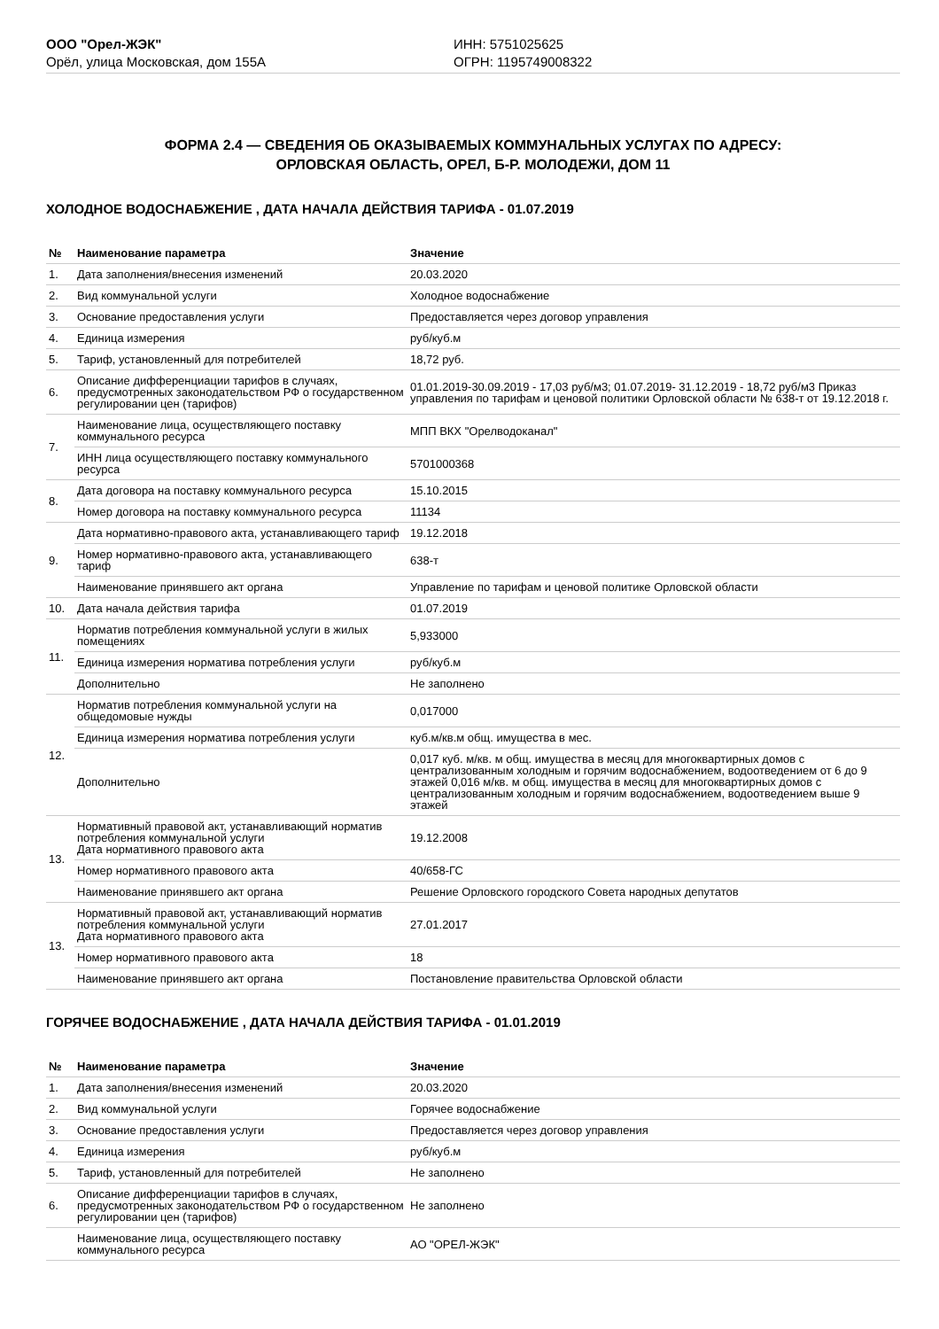ООО "Орел-ЖЭК"
Орёл, улица Московская, дом 155А
ИНН: 5751025625
ОГРН: 1195749008322
ФОРМА 2.4 — СВЕДЕНИЯ ОБ ОКАЗЫВАЕМЫХ КОММУНАЛЬНЫХ УСЛУГАХ ПО АДРЕСУ:
ОРЛОВСКАЯ ОБЛАСТЬ, ОРЕЛ, Б-Р. МОЛОДЕЖИ, ДОМ 11
ХОЛОДНОЕ ВОДОСНАБЖЕНИЕ , ДАТА НАЧАЛА ДЕЙСТВИЯ ТАРИФА - 01.07.2019
| № | Наименование параметра | Значение |
| --- | --- | --- |
| 1. | Дата заполнения/внесения изменений | 20.03.2020 |
| 2. | Вид коммунальной услуги | Холодное водоснабжение |
| 3. | Основание предоставления услуги | Предоставляется через договор управления |
| 4. | Единица измерения | руб/куб.м |
| 5. | Тариф, установленный для потребителей | 18,72 руб. |
| 6. | Описание дифференциации тарифов в случаях, предусмотренных законодательством РФ о государственном регулировании цен (тарифов) | 01.01.2019-30.09.2019 - 17,03 руб/м3; 01.07.2019- 31.12.2019 - 18,72 руб/м3 Приказ управления по тарифам и ценовой политики Орловской области № 638-т от 19.12.2018 г. |
| 7. | Наименование лица, осуществляющего поставку коммунального ресурса | МПП ВКХ "Орелводоканал" |
| | ИНН лица осуществляющего поставку коммунального ресурса | 5701000368 |
| 8. | Дата договора на поставку коммунального ресурса | 15.10.2015 |
| | Номер договора на поставку коммунального ресурса | 11134 |
| 9. | Дата нормативно-правового акта, устанавливающего тариф | 19.12.2018 |
| | Номер нормативно-правового акта, устанавливающего тариф | 638-т |
| | Наименование принявшего акт органа | Управление по тарифам и ценовой политике Орловской области |
| 10. | Дата начала действия тарифа | 01.07.2019 |
| 11. | Норматив потребления коммунальной услуги в жилых помещениях | 5,933000 |
| | Единица измерения норматива потребления услуги | руб/куб.м |
| | Дополнительно | Не заполнено |
| 12. | Норматив потребления коммунальной услуги на общедомовые нужды | 0,017000 |
| | Единица измерения норматива потребления услуги | куб.м/кв.м общ. имущества в мес. |
| | Дополнительно | 0,017 куб. м/кв. м общ. имущества в месяц для многоквартирных домов с централизованным холодным и горячим водоснабжением, водоотведением от 6 до 9 этажей 0,016 м/кв. м общ. имущества в месяц для многоквартирных домов с централизованным холодным и горячим водоснабжением, водоотведением выше 9 этажей |
| 13. | Нормативный правовой акт, устанавливающий норматив потребления коммунальной услуги Дата нормативного правового акта | 19.12.2008 |
| | Номер нормативного правового акта | 40/658-ГС |
| | Наименование принявшего акт органа | Решение Орловского городского Совета народных депутатов |
| 13. | Нормативный правовой акт, устанавливающий норматив потребления коммунальной услуги Дата нормативного правового акта | 27.01.2017 |
| | Номер нормативного правового акта | 18 |
| | Наименование принявшего акт органа | Постановление правительства Орловской области |
ГОРЯЧЕЕ ВОДОСНАБЖЕНИЕ , ДАТА НАЧАЛА ДЕЙСТВИЯ ТАРИФА - 01.01.2019
| № | Наименование параметра | Значение |
| --- | --- | --- |
| 1. | Дата заполнения/внесения изменений | 20.03.2020 |
| 2. | Вид коммунальной услуги | Горячее водоснабжение |
| 3. | Основание предоставления услуги | Предоставляется через договор управления |
| 4. | Единица измерения | руб/куб.м |
| 5. | Тариф, установленный для потребителей | Не заполнено |
| 6. | Описание дифференциации тарифов в случаях, предусмотренных законодательством РФ о государственном регулировании цен (тарифов) | Не заполнено |
| | Наименование лица, осуществляющего поставку коммунального ресурса | АО "ОРЕЛ-ЖЭК" |